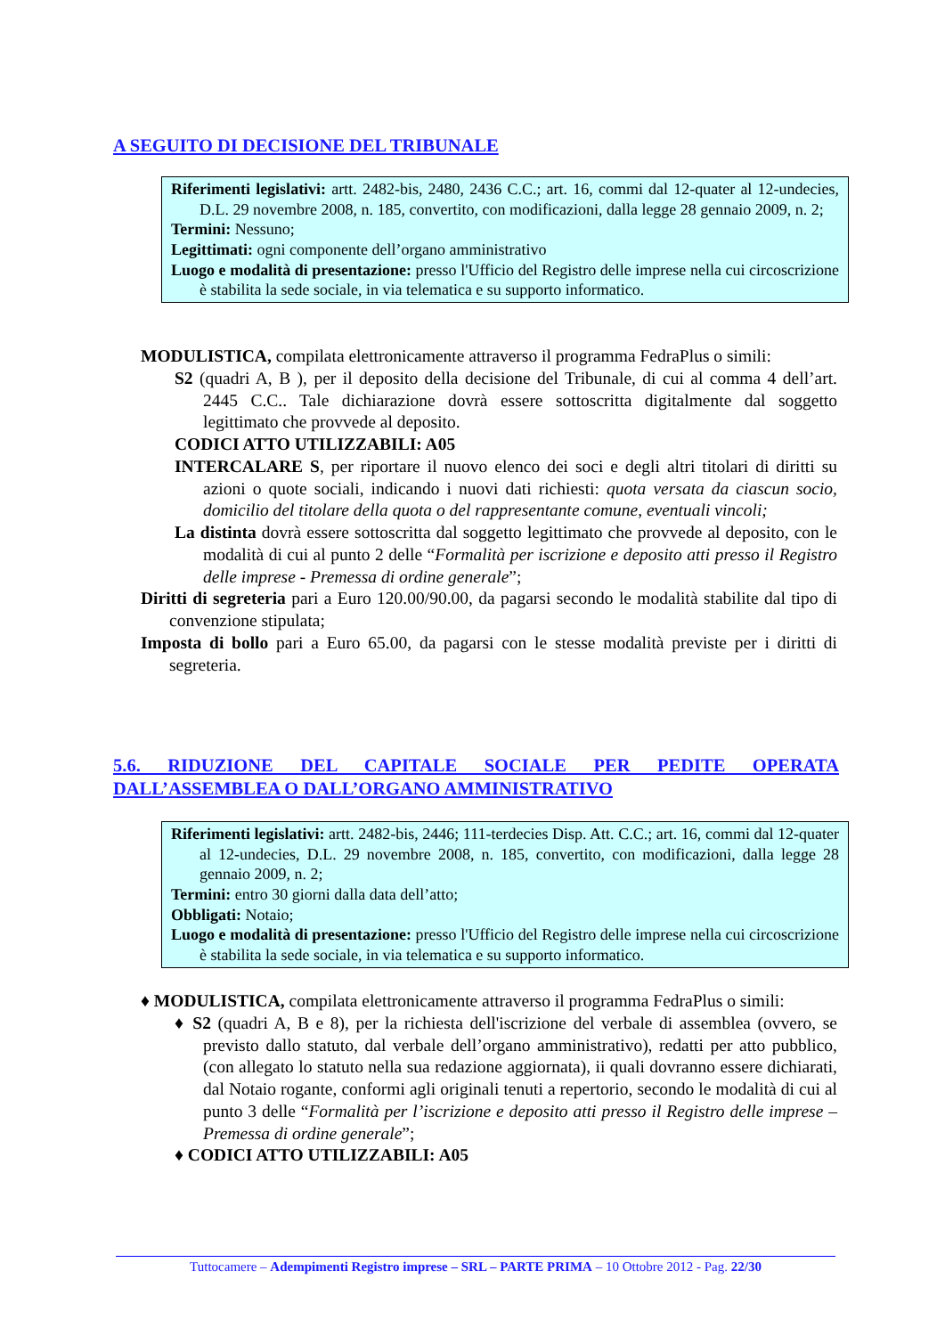A SEGUITO DI DECISIONE DEL TRIBUNALE
Riferimenti legislativi: artt. 2482-bis, 2480, 2436 C.C.; art. 16, commi dal 12-quater al 12-undecies, D.L. 29 novembre 2008, n. 185, convertito, con modificazioni, dalla legge 28 gennaio 2009, n. 2;
Termini: Nessuno;
Legittimati: ogni componente dell’organo amministrativo
Luogo e modalità di presentazione: presso l'Ufficio del Registro delle imprese nella cui circoscrizione è stabilita la sede sociale, in via telematica e su supporto informatico.
MODULISTICA, compilata elettronicamente attraverso il programma FedraPlus o simili:
S2 (quadri A, B ), per il deposito della decisione del Tribunale, di cui al comma 4 dell’art. 2445 C.C.. Tale dichiarazione dovrà essere sottoscritta digitalmente dal soggetto legittimato che provvede al deposito.
CODICI ATTO UTILIZZABILI: A05
INTERCALARE S, per riportare il nuovo elenco dei soci e degli altri titolari di diritti su azioni o quote sociali, indicando i nuovi dati richiesti: quota versata da ciascun socio, domicilio del titolare della quota o del rappresentante comune, eventuali vincoli;
La distinta dovrà essere sottoscritta dal soggetto legittimato che provvede al deposito, con le modalità di cui al punto 2 delle “Formalità per iscrizione e deposito atti presso il Registro delle imprese - Premessa di ordine generale”;
Diritti di segreteria pari a Euro 120.00/90.00, da pagarsi secondo le modalità stabilite dal tipo di convenzione stipulata;
Imposta di bollo pari a Euro 65.00, da pagarsi con le stesse modalità previste per i diritti di segreteria.
5.6. RIDUZIONE DEL CAPITALE SOCIALE PER PEDITE OPERATA DALL’ASSEMBLEA O DALL’ORGANO AMMINISTRATIVO
Riferimenti legislativi: artt. 2482-bis, 2446; 111-terdecies Disp. Att. C.C.; art. 16, commi dal 12-quater al 12-undecies, D.L. 29 novembre 2008, n. 185, convertito, con modificazioni, dalla legge 28 gennaio 2009, n. 2;
Termini: entro 30 giorni dalla data dell’atto;
Obbligati: Notaio;
Luogo e modalità di presentazione: presso l'Ufficio del Registro delle imprese nella cui circoscrizione è stabilita la sede sociale, in via telematica e su supporto informatico.
♦ MODULISTICA, compilata elettronicamente attraverso il programma FedraPlus o simili:
♦ S2 (quadri A, B e 8), per la richiesta dell'iscrizione del verbale di assemblea (ovvero, se previsto dallo statuto, dal verbale dell’organo amministrativo), redatti per atto pubblico, (con allegato lo statuto nella sua redazione aggiornata), ii quali dovranno essere dichiarati, dal Notaio rogante, conformi agli originali tenuti a repertorio, secondo le modalità di cui al punto 3 delle “Formalità per l’iscrizione e deposito atti presso il Registro delle imprese – Premessa di ordine generale”;
♦ CODICI ATTO UTILIZZABILI: A05
Tuttocamere – Adempimenti Registro imprese – SRL – PARTE PRIMA – 10 Ottobre 2012 - Pag. 22/30